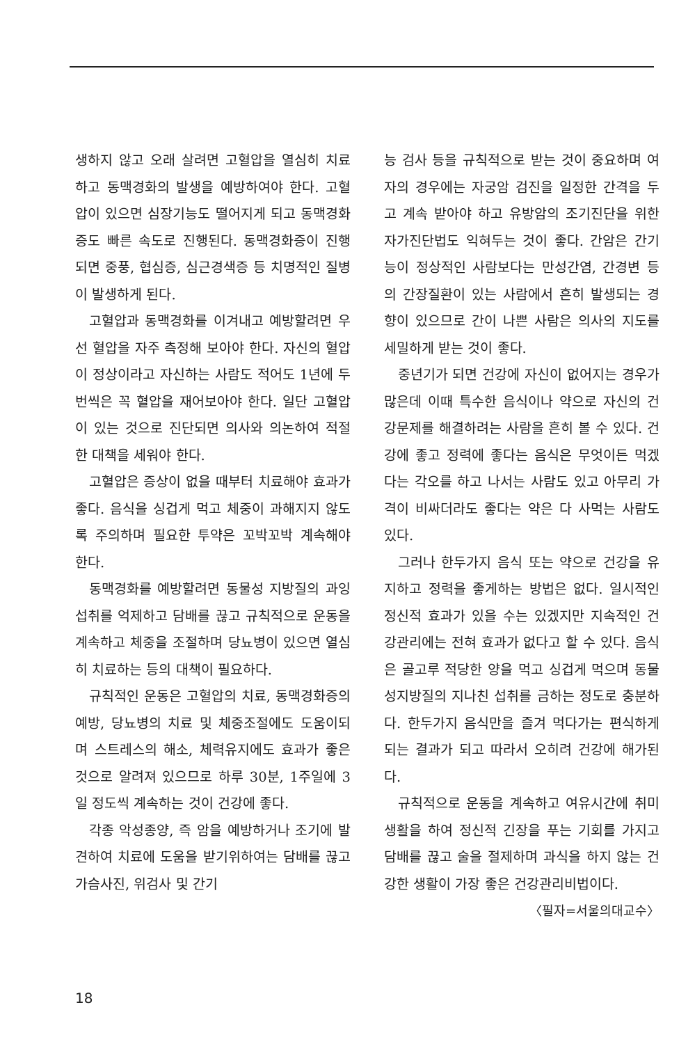생하지 않고 오래 살려면 고혈압을 열심히 치료하고 동맥경화의 발생을 예방하여야 한다. 고혈압이 있으면 심장기능도 떨어지게 되고 동맥경화증도 빠른 속도로 진행된다. 동맥경화증이 진행되면 중풍, 협심증, 심근경색증 등 치명적인 질병이 발생하게 된다.
고혈압과 동맥경화를 이겨내고 예방할려면 우선 혈압을 자주 측정해 보아야 한다. 자신의 혈압이 정상이라고 자신하는 사람도 적어도 1년에 두번씩은 꼭 혈압을 재어보아야 한다. 일단 고혈압이 있는 것으로 진단되면 의사와 의논하여 적절한 대책을 세워야 한다.
고혈압은 증상이 없을 때부터 치료해야 효과가 좋다. 음식을 싱겁게 먹고 체중이 과해지지 않도록 주의하며 필요한 투약은 꼬박꼬박 계속해야 한다.
동맥경화를 예방할려면 동물성 지방질의 과잉섭취를 억제하고 담배를 끊고 규칙적으로 운동을 계속하고 체중을 조절하며 당뇨병이 있으면 열심히 치료하는 등의 대책이 필요하다.
규칙적인 운동은 고혈압의 치료, 동맥경화증의 예방, 당뇨병의 치료 및 체중조절에도 도움이되며 스트레스의 해소, 체력유지에도 효과가 좋은 것으로 알려져 있으므로 하루 30분, 1주일에 3일 정도씩 계속하는 것이 건강에 좋다.
각종 악성종양, 즉 암을 예방하거나 조기에 발견하여 치료에 도움을 받기위하여는 담배를 끊고 가슴사진, 위검사 및 간기
능 검사 등을 규칙적으로 받는 것이 중요하며 여자의 경우에는 자궁암 검진을 일정한 간격을 두고 계속 받아야 하고 유방암의 조기진단을 위한 자가진단법도 익혀두는 것이 좋다. 간암은 간기능이 정상적인 사람보다는 만성간염, 간경변 등의 간장질환이 있는 사람에서 흔히 발생되는 경향이 있으므로 간이 나쁜 사람은 의사의 지도를 세밀하게 받는 것이 좋다.
중년기가 되면 건강에 자신이 없어지는 경우가 많은데 이때 특수한 음식이나 약으로 자신의 건강문제를 해결하려는 사람을 흔히 볼 수 있다. 건강에 좋고 정력에 좋다는 음식은 무엇이든 먹겠다는 각오를 하고 나서는 사람도 있고 아무리 가격이 비싸더라도 좋다는 약은 다 사먹는 사람도 있다.
그러나 한두가지 음식 또는 약으로 건강을 유지하고 정력을 좋게하는 방법은 없다. 일시적인 정신적 효과가 있을 수는 있겠지만 지속적인 건강관리에는 전혀 효과가 없다고 할 수 있다. 음식은 골고루 적당한 양을 먹고 싱겁게 먹으며 동물성지방질의 지나친 섭취를 금하는 정도로 충분하다. 한두가지 음식만을 즐겨 먹다가는 편식하게 되는 결과가 되고 따라서 오히려 건강에 해가된다.
규칙적으로 운동을 계속하고 여유시간에 취미생활을 하여 정신적 긴장을 푸는 기회를 가지고 담배를 끊고 술을 절제하며 과식을 하지 않는 건강한 생활이 가장 좋은 건강관리비법이다.
〈필자=서울의대교수〉
18